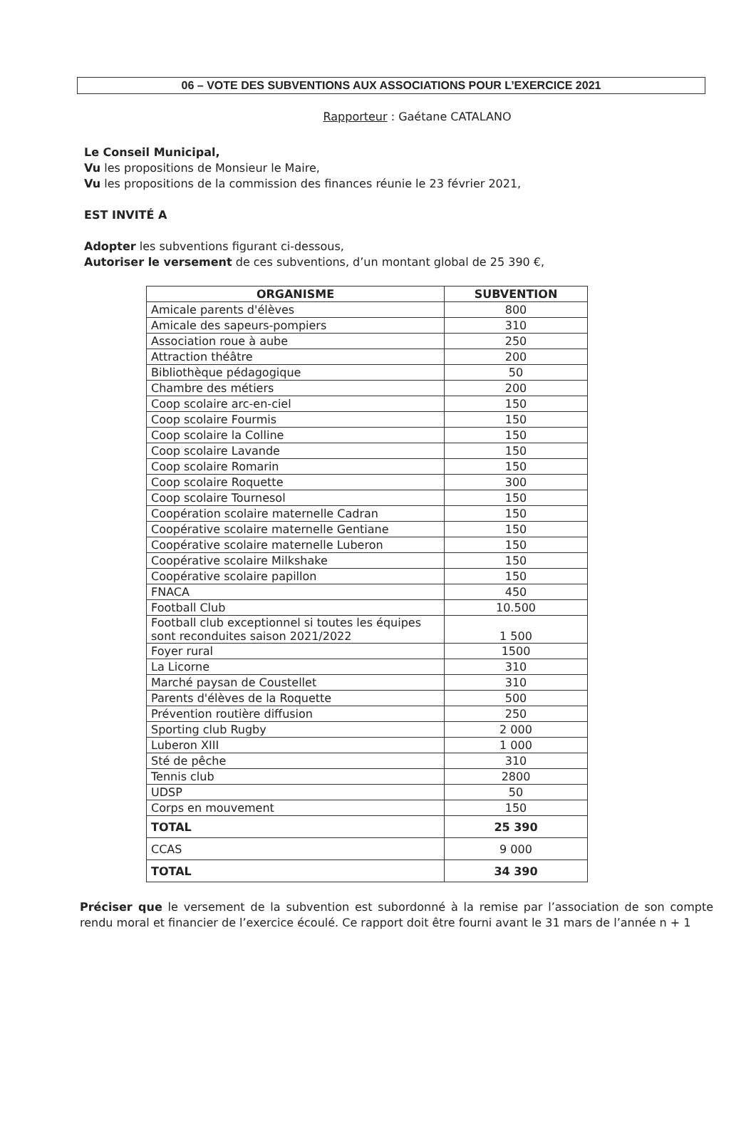06 – VOTE DES SUBVENTIONS AUX ASSOCIATIONS POUR L’EXERCICE 2021
Rapporteur : Gaétane CATALANO
Le Conseil Municipal,
Vu les propositions de Monsieur le Maire,
Vu les propositions de la commission des finances réunie le 23 février 2021,
EST INVITÉ A
Adopter les subventions figurant ci-dessous,
Autoriser le versement de ces subventions, d’un montant global de 25 390 €,
| ORGANISME | SUBVENTION |
| --- | --- |
| Amicale parents d'élèves | 800 |
| Amicale des sapeurs-pompiers | 310 |
| Association roue à aube | 250 |
| Attraction théâtre | 200 |
| Bibliothèque pédagogique | 50 |
| Chambre des métiers | 200 |
| Coop scolaire arc-en-ciel | 150 |
| Coop scolaire Fourmis | 150 |
| Coop scolaire la Colline | 150 |
| Coop scolaire Lavande | 150 |
| Coop scolaire Romarin | 150 |
| Coop scolaire Roquette | 300 |
| Coop scolaire Tournesol | 150 |
| Coopération scolaire maternelle Cadran | 150 |
| Coopérative scolaire maternelle Gentiane | 150 |
| Coopérative scolaire maternelle Luberon | 150 |
| Coopérative scolaire Milkshake | 150 |
| Coopérative scolaire papillon | 150 |
| FNACA | 450 |
| Football Club | 10.500 |
| Football club exceptionnel si toutes les équipes sont reconduites saison 2021/2022 | 1 500 |
| Foyer rural | 1500 |
| La Licorne | 310 |
| Marché paysan de Coustellet | 310 |
| Parents d'élèves de la Roquette | 500 |
| Prévention routière diffusion | 250 |
| Sporting club Rugby | 2 000 |
| Luberon XIII | 1 000 |
| Sté de pêche | 310 |
| Tennis club | 2800 |
| UDSP | 50 |
| Corps en mouvement | 150 |
| TOTAL | 25 390 |
| CCAS | 9 000 |
| TOTAL | 34 390 |
Préciser que le versement de la subvention est subordonné à la remise par l’association de son compte rendu moral et financier de l’exercice écoulé. Ce rapport doit être fourni avant le 31 mars de l’année n + 1